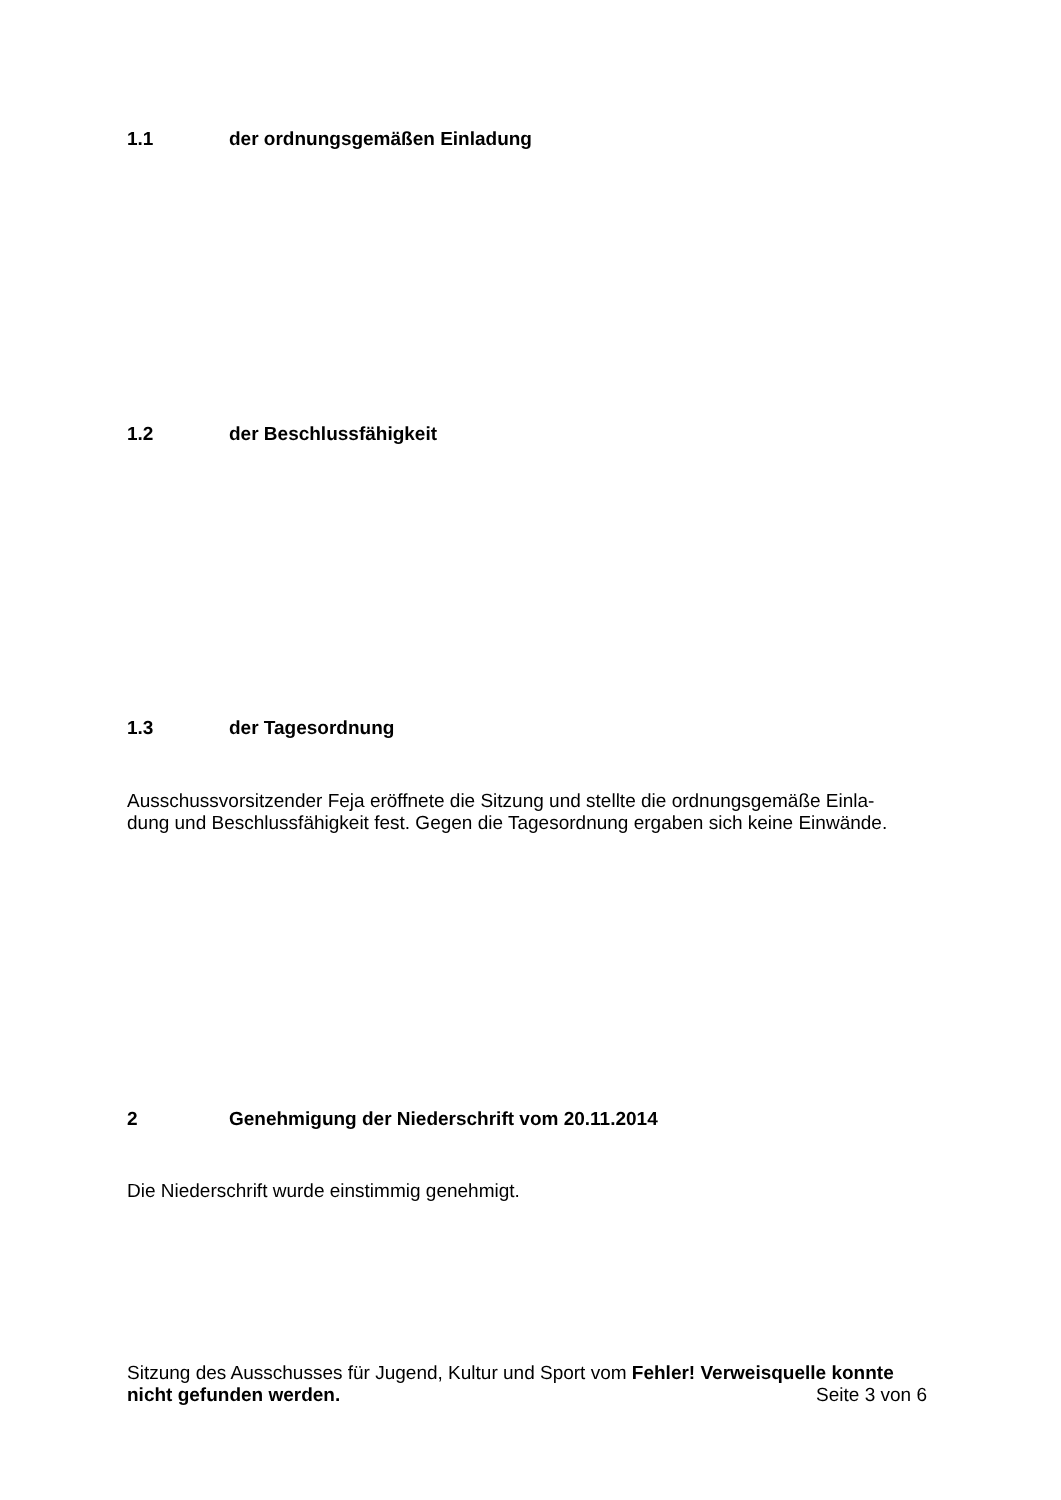1.1 der ordnungsgemäßen Einladung
1.2 der Beschlussfähigkeit
1.3 der Tagesordnung
Ausschussvorsitzender Feja eröffnete die Sitzung und stellte die ordnungsgemäße Einla-
dung und Beschlussfähigkeit fest. Gegen die Tagesordnung ergaben sich keine Einwände.
2 Genehmigung der Niederschrift vom 20.11.2014
Die Niederschrift wurde einstimmig genehmigt.
Sitzung des Ausschusses für Jugend, Kultur und Sport vom Fehler! Verweisquelle konnte
nicht gefunden werden. Seite 3 von 6